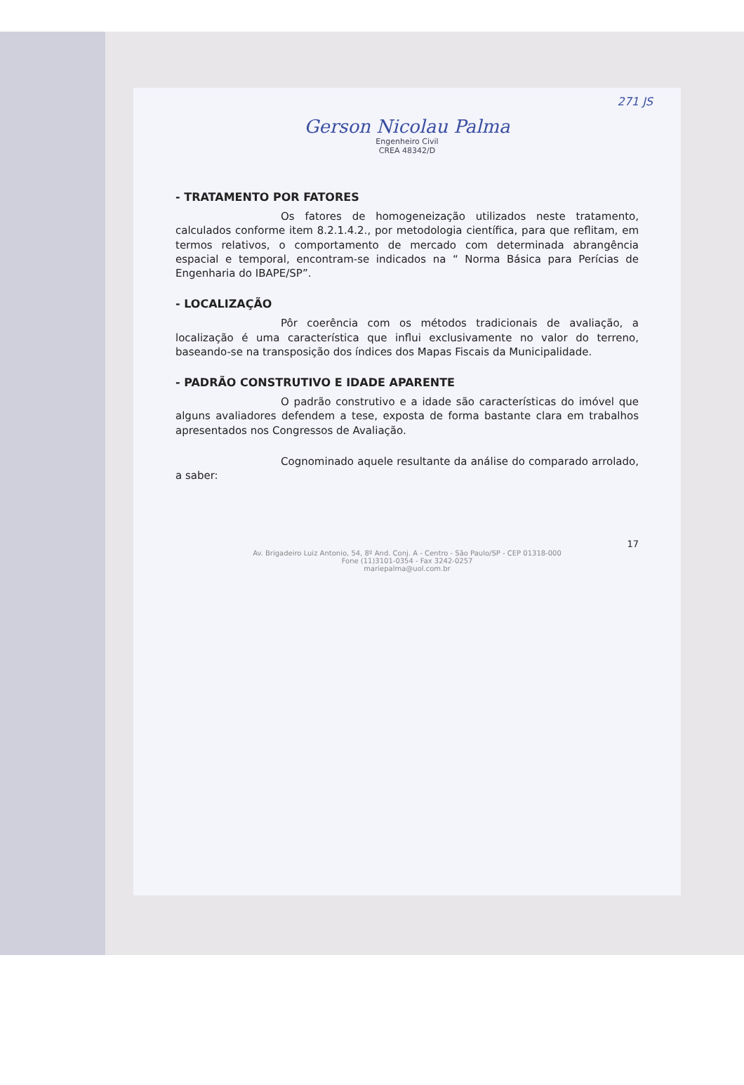271 JS
Gerson Nicolau Palma
Engenheiro Civil
CREA 48342/D
- TRATAMENTO POR FATORES
Os fatores de homogeneização utilizados neste tratamento, calculados conforme item 8.2.1.4.2., por metodologia científica, para que reflitam, em termos relativos, o comportamento de mercado com determinada abrangência espacial e temporal, encontram-se indicados na “ Norma Básica para Perícias de Engenharia do IBAPE/SP”.
- LOCALIZAÇÃO
Pôr coerência com os métodos tradicionais de avaliação, a localização é uma característica que influi exclusivamente no valor do terreno, baseando-se na transposição dos índices dos Mapas Fiscais da Municipalidade.
- PADRÃO CONSTRUTIVO E IDADE APARENTE
O padrão construtivo e a idade são características do imóvel que alguns avaliadores defendem a tese, exposta de forma bastante clara em trabalhos apresentados nos Congressos de Avaliação.
Cognominado aquele resultante da análise do comparado arrolado, a saber:
17
Av. Brigadeiro Luiz Antonio, 54, 8º And. Conj. A - Centro - São Paulo/SP - CEP 01318-000
Fone (11)3101-0354 - Fax 3242-0257
mariepalma@uol.com.br